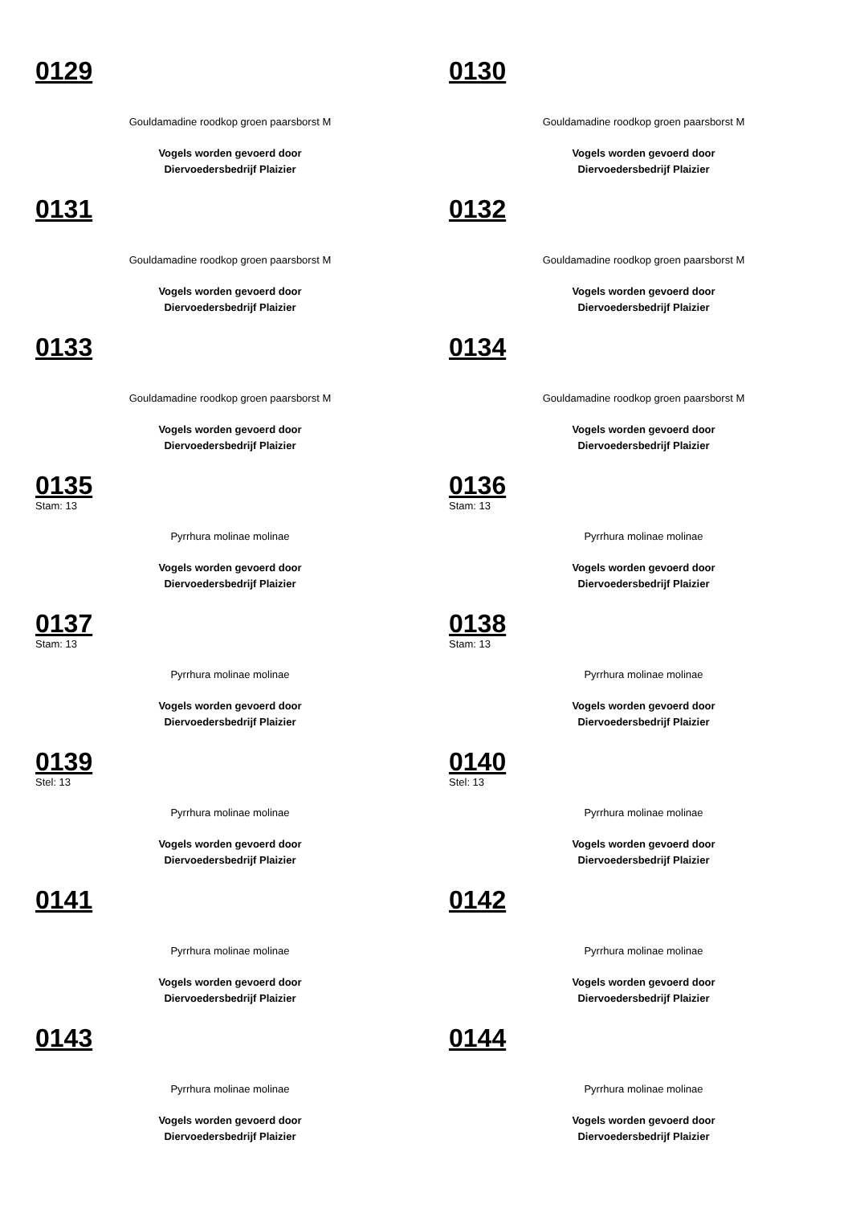0129
Gouldamadine roodkop groen paarsborst M
Vogels worden gevoerd door
Diervoedersbedrijf Plaizier
0130
Gouldamadine roodkop groen paarsborst M
Vogels worden gevoerd door
Diervoedersbedrijf Plaizier
0131
Gouldamadine roodkop groen paarsborst M
Vogels worden gevoerd door
Diervoedersbedrijf Plaizier
0132
Gouldamadine roodkop groen paarsborst M
Vogels worden gevoerd door
Diervoedersbedrijf Plaizier
0133
Gouldamadine roodkop groen paarsborst M
Vogels worden gevoerd door
Diervoedersbedrijf Plaizier
0134
Gouldamadine roodkop groen paarsborst M
Vogels worden gevoerd door
Diervoedersbedrijf Plaizier
0135
Stam: 13
Pyrrhura molinae molinae
Vogels worden gevoerd door
Diervoedersbedrijf Plaizier
0136
Stam: 13
Pyrrhura molinae molinae
Vogels worden gevoerd door
Diervoedersbedrijf Plaizier
0137
Stam: 13
Pyrrhura molinae molinae
Vogels worden gevoerd door
Diervoedersbedrijf Plaizier
0138
Stam: 13
Pyrrhura molinae molinae
Vogels worden gevoerd door
Diervoedersbedrijf Plaizier
0139
Stel: 13
Pyrrhura molinae molinae
Vogels worden gevoerd door
Diervoedersbedrijf Plaizier
0140
Stel: 13
Pyrrhura molinae molinae
Vogels worden gevoerd door
Diervoedersbedrijf Plaizier
0141
Pyrrhura molinae molinae
Vogels worden gevoerd door
Diervoedersbedrijf Plaizier
0142
Pyrrhura molinae molinae
Vogels worden gevoerd door
Diervoedersbedrijf Plaizier
0143
Pyrrhura molinae molinae
Vogels worden gevoerd door
Diervoedersbedrijf Plaizier
0144
Pyrrhura molinae molinae
Vogels worden gevoerd door
Diervoedersbedrijf Plaizier